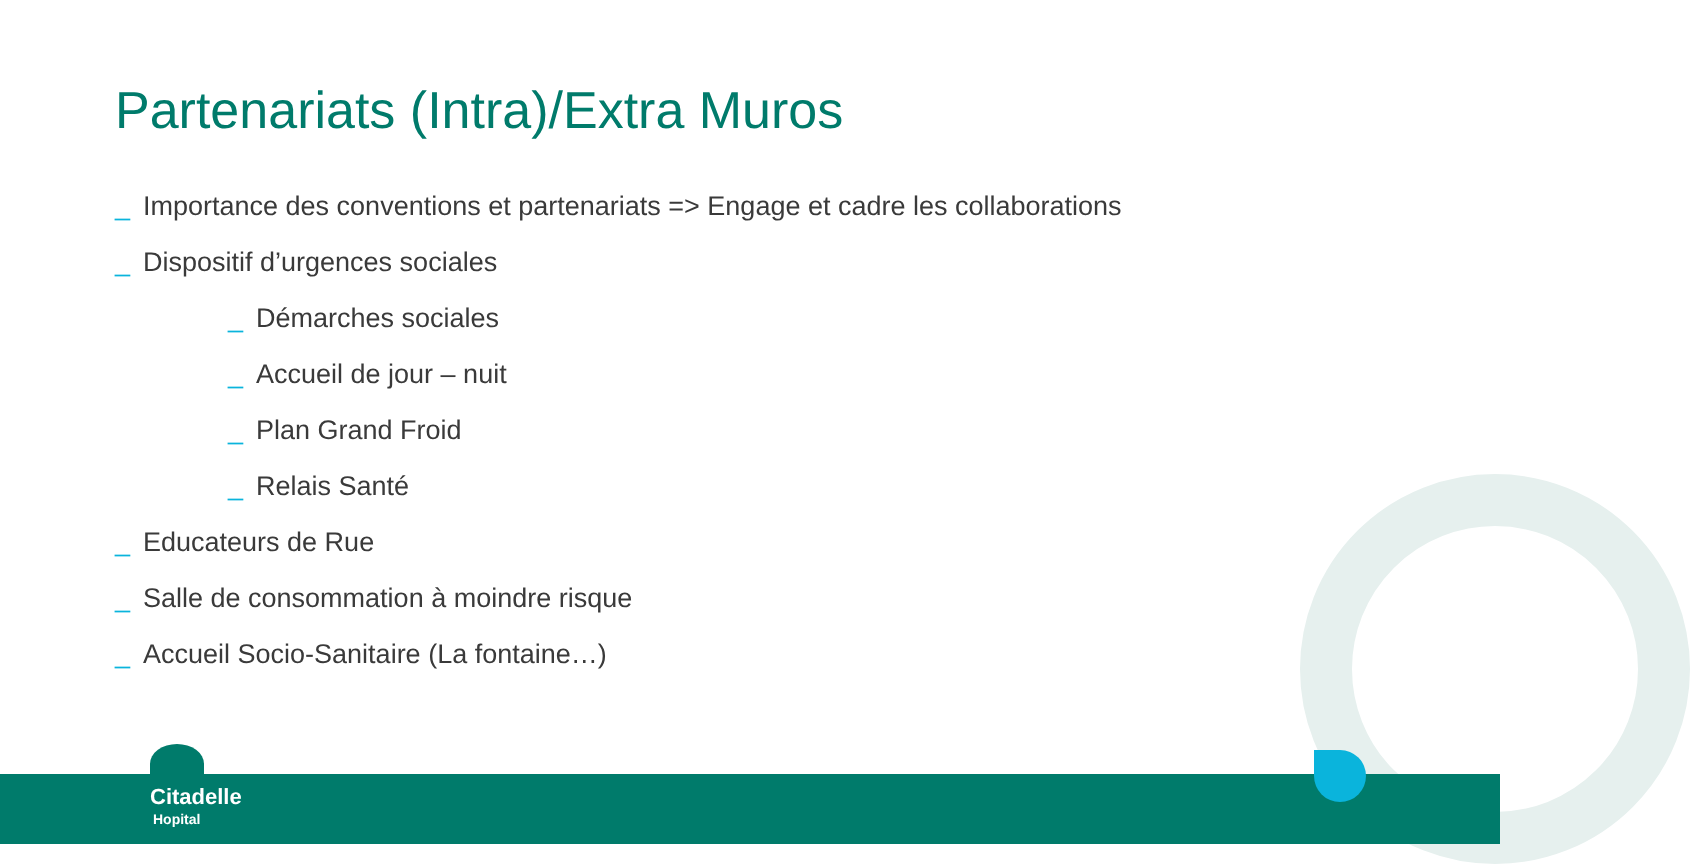Partenariats (Intra)/Extra Muros
_ Importance des conventions et partenariats => Engage et cadre les collaborations
_ Dispositif d’urgences sociales
_ Démarches sociales
_ Accueil de jour – nuit
_ Plan Grand Froid
_ Relais Santé
_ Educateurs de Rue
_ Salle de consommation à moindre risque
_ Accueil Socio-Sanitaire (La fontaine…)
Citadelle
Hopital